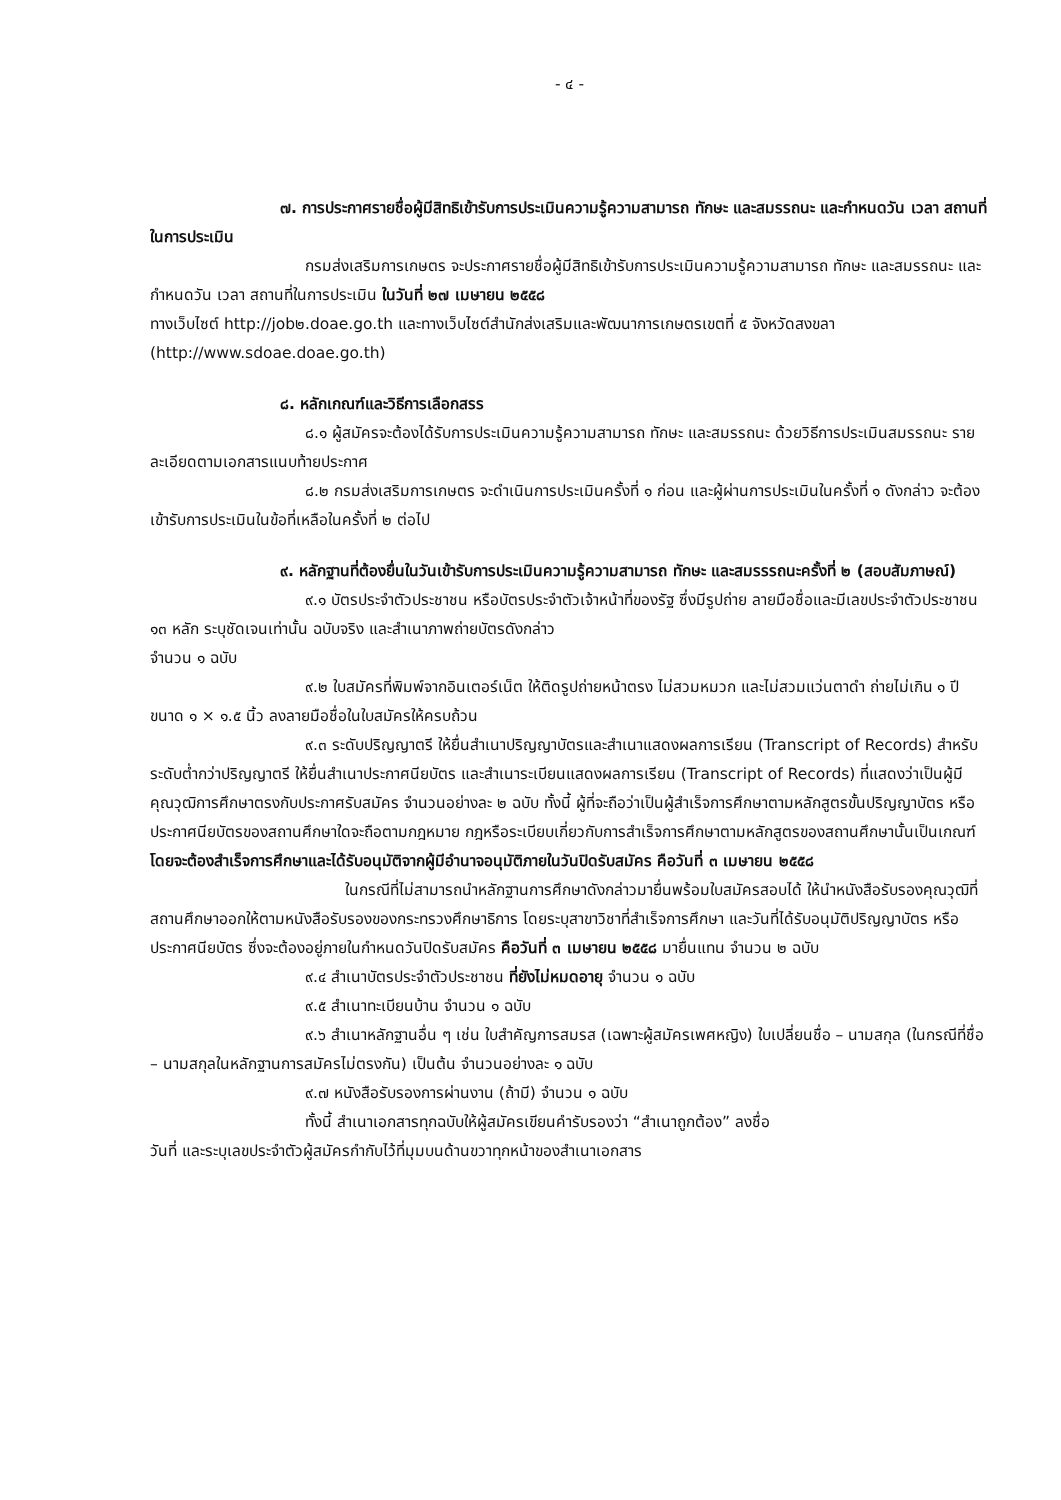- ๔ -
๗. การประกาศรายชื่อผู้มีสิทธิเข้ารับการประเมินความรู้ความสามารถ ทักษะ และสมรรถนะ และกำหนดวัน เวลา สถานที่ในการประเมิน
กรมส่งเสริมการเกษตร จะประกาศรายชื่อผู้มีสิทธิเข้ารับการประเมินความรู้ความสามารถ ทักษะ และสมรรถนะ และกำหนดวัน เวลา สถานที่ในการประเมิน ในวันที่ ๒๗ เมษายน ๒๕๕๘
ทางเว็บไซต์ http://job๒.doae.go.th และทางเว็บไซต์สำนักส่งเสริมและพัฒนาการเกษตรเขตที่ ๕ จังหวัดสงขลา (http://www.sdoae.doae.go.th)
๘. หลักเกณฑ์และวิธีการเลือกสรร
๘.๑ ผู้สมัครจะต้องได้รับการประเมินความรู้ความสามารถ ทักษะ และสมรรถนะ ด้วยวิธีการประเมินสมรรถนะ รายละเอียดตามเอกสารแนบท้ายประกาศ
๘.๒ กรมส่งเสริมการเกษตร จะดำเนินการประเมินครั้งที่ ๑ ก่อน และผู้ผ่านการประเมินในครั้งที่ ๑ ดังกล่าว จะต้องเข้ารับการประเมินในข้อที่เหลือในครั้งที่ ๒ ต่อไป
๙. หลักฐานที่ต้องยื่นในวันเข้ารับการประเมินความรู้ความสามารถ ทักษะ และสมรรรถนะครั้งที่ ๒ (สอบสัมภาษณ์)
๙.๑ บัตรประจำตัวประชาชน หรือบัตรประจำตัวเจ้าหน้าที่ของรัฐ ซึ่งมีรูปถ่าย ลายมือชื่อและมีเลขประจำตัวประชาชน ๑๓ หลัก ระบุชัดเจนเท่านั้น ฉบับจริง และสำเนาภาพถ่ายบัตรดังกล่าว
จำนวน ๑ ฉบับ
๙.๒ ใบสมัครที่พิมพ์จากอินเตอร์เน็ต ให้ติดรูปถ่ายหน้าตรง ไม่สวมหมวก และไม่สวมแว่นตาดำ ถ่ายไม่เกิน ๑ ปี ขนาด ๑ × ๑.๕ นิ้ว ลงลายมือชื่อในใบสมัครให้ครบถ้วน
๙.๓ ระดับปริญญาตรี ให้ยื่นสำเนาปริญญาบัตรและสำเนาแสดงผลการเรียน (Transcript of Records) สำหรับระดับต่ำกว่าปริญญาตรี ให้ยื่นสำเนาประกาศนียบัตร และสำเนาระเบียนแสดงผลการเรียน (Transcript of Records) ที่แสดงว่าเป็นผู้มีคุณวุฒิการศึกษาตรงกับประกาศรับสมัคร จำนวนอย่างละ ๒ ฉบับ ทั้งนี้ ผู้ที่จะถือว่าเป็นผู้สำเร็จการศึกษาตามหลักสูตรขั้นปริญญาบัตร หรือประกาศนียบัตรของสถานศึกษาใดจะถือตามกฎหมาย กฎหรือระเบียบเกี่ยวกับการสำเร็จการศึกษาตามหลักสูตรของสถานศึกษานั้นเป็นเกณฑ์ โดยจะต้องสำเร็จการศึกษาและได้รับอนุมัติจากผู้มีอำนาจอนุมัติภายในวันปิดรับสมัคร คือวันที่ ๓ เมษายน ๒๕๕๘
ในกรณีที่ไม่สามารถนำหลักฐานการศึกษาดังกล่าวมายื่นพร้อมใบสมัครสอบได้ ให้นำหนังสือรับรองคุณวุฒิที่สถานศึกษาออกให้ตามหนังสือรับรองของกระทรวงศึกษาธิการ โดยระบุสาขาวิชาที่สำเร็จการศึกษา และวันที่ได้รับอนุมัติปริญญาบัตร หรือประกาศนียบัตร ซึ่งจะต้องอยู่ภายในกำหนดวันปิดรับสมัคร คือวันที่ ๓ เมษายน ๒๕๕๘ มายื่นแทน จำนวน ๒ ฉบับ
๙.๔ สำเนาบัตรประจำตัวประชาชน ที่ยังไม่หมดอายุ จำนวน ๑ ฉบับ
๙.๕ สำเนาทะเบียนบ้าน จำนวน ๑ ฉบับ
๙.๖ สำเนาหลักฐานอื่น ๆ เช่น ใบสำคัญการสมรส (เฉพาะผู้สมัครเพศหญิง) ใบเปลี่ยนชื่อ – นามสกุล (ในกรณีที่ชื่อ – นามสกุลในหลักฐานการสมัครไม่ตรงกัน) เป็นต้น จำนวนอย่างละ ๑ ฉบับ
๙.๗ หนังสือรับรองการผ่านงาน (ถ้ามี) จำนวน ๑ ฉบับ
ทั้งนี้ สำเนาเอกสารทุกฉบับให้ผู้สมัครเขียนคำรับรองว่า “สำเนาถูกต้อง” ลงชื่อ
วันที่ และระบุเลขประจำตัวผู้สมัครกำกับไว้ที่มุมบนด้านขวาทุกหน้าของสำเนาเอกสาร